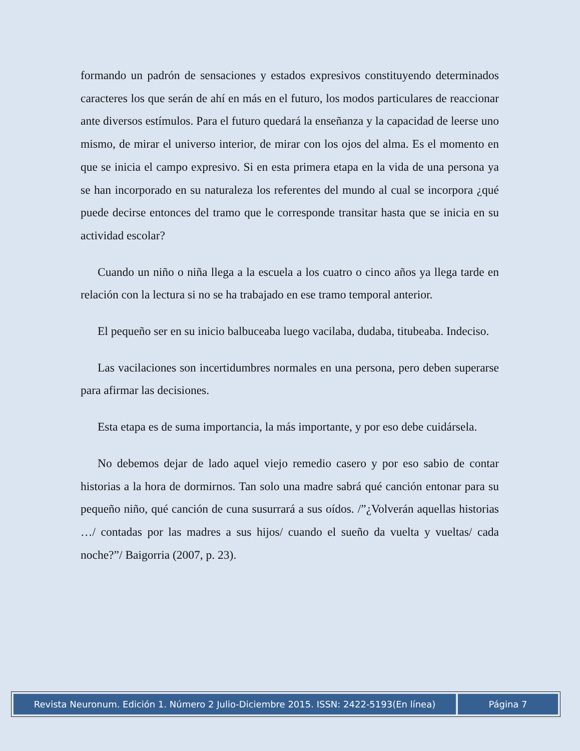formando un padrón de sensaciones y estados expresivos constituyendo determinados caracteres los que serán de ahí en más en el futuro, los modos particulares de reaccionar ante diversos estímulos. Para el futuro quedará la enseñanza y la capacidad de leerse uno mismo, de mirar el universo interior, de mirar con los ojos del alma. Es el momento en que se inicia el campo expresivo. Si en esta primera etapa en la vida de una persona ya se han incorporado en su naturaleza los referentes del mundo al cual se incorpora ¿qué puede decirse entonces del tramo que le corresponde transitar hasta que se inicia en su actividad escolar?
Cuando un niño o niña llega a la escuela a los cuatro o cinco años ya llega tarde en relación con la lectura si no se ha trabajado en ese tramo temporal anterior.
El pequeño ser en su inicio balbuceaba luego vacilaba, dudaba, titubeaba. Indeciso.
Las vacilaciones son incertidumbres normales en una persona, pero deben superarse para afirmar las decisiones.
Esta etapa es de suma importancia, la más importante, y por eso debe cuidársela.
No debemos dejar de lado aquel viejo remedio casero y por eso sabio de contar historias a la hora de dormirnos. Tan solo una madre sabrá qué canción entonar para su pequeño niño, qué canción de cuna susurrará a sus oídos. /”¿Volverán aquellas historias …/ contadas por las madres a sus hijos/ cuando el sueño da vuelta y vueltas/ cada noche?”/ Baigorria (2007, p. 23).
Revista Neuronum. Edición 1. Número 2 Julio-Diciembre 2015. ISSN: 2422-5193(En línea)
Página 7